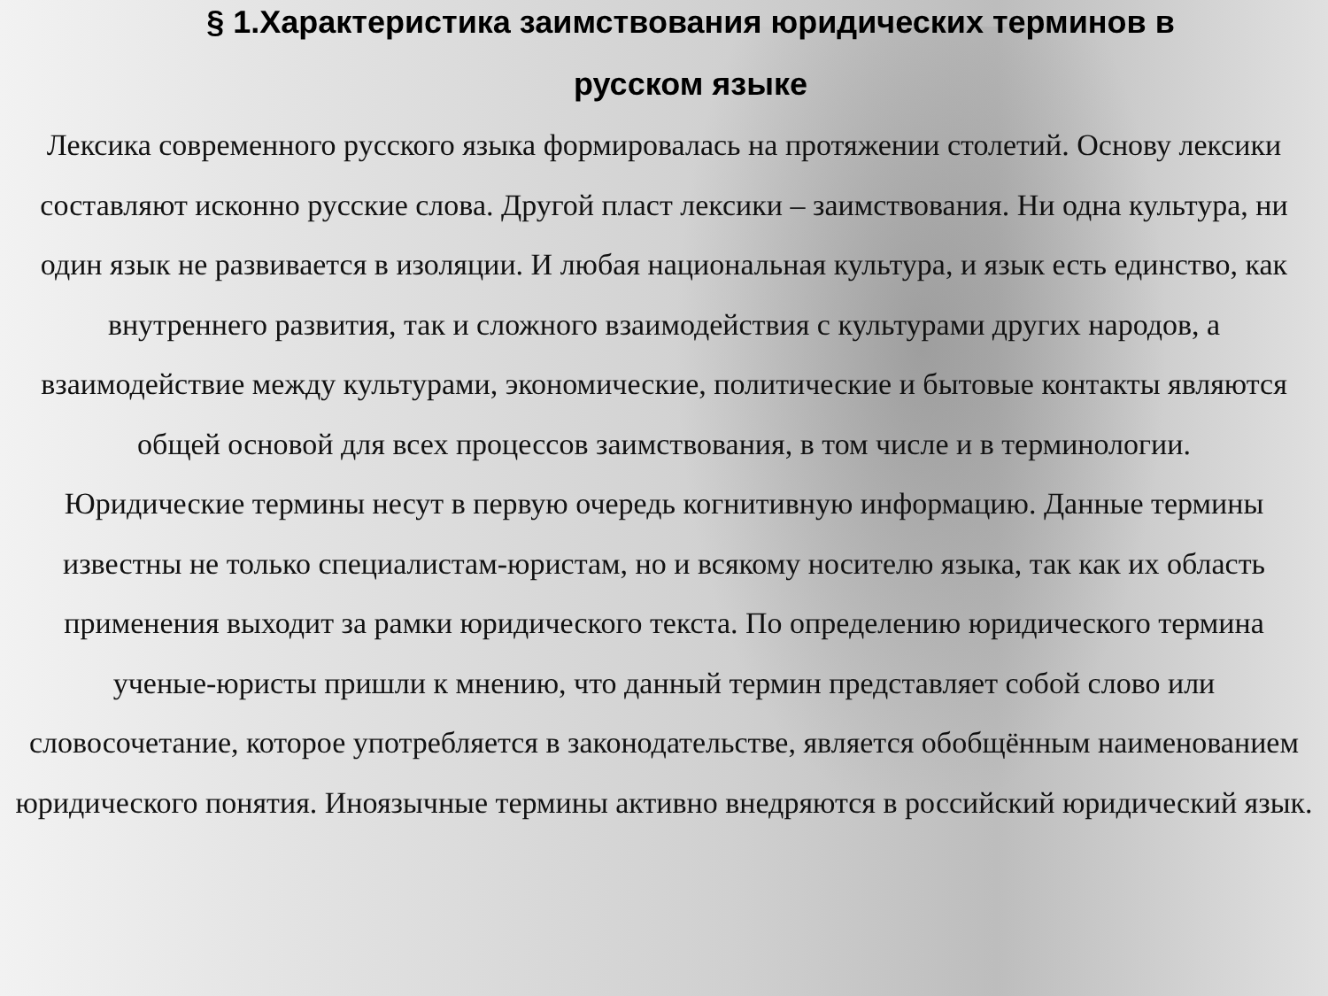§ 1.Характеристика заимствования юридических терминов в
русском языке
Лексика современного русского языка формировалась на протяжении столетий. Основу лексики составляют исконно русские слова. Другой пласт лексики – заимствования. Ни одна культура, ни один язык не развивается в изоляции. И любая национальная культура, и язык есть единство, как внутреннего развития, так и сложного взаимодействия с культурами других народов, а взаимодействие между культурами, экономические, политические и бытовые контакты являются общей основой для всех процессов заимствования, в том числе и в терминологии.
Юридические термины несут в первую очередь когнитивную информацию. Данные термины известны не только специалистам-юристам, но и всякому носителю языка, так как их область применения выходит за рамки юридического текста. По определению юридического термина ученые-юристы пришли к мнению, что данный термин представляет собой слово или словосочетание, которое употребляется в законодательстве, является обобщённым наименованием юридического понятия. Иноязычные термины активно внедряются в российский юридический язык.